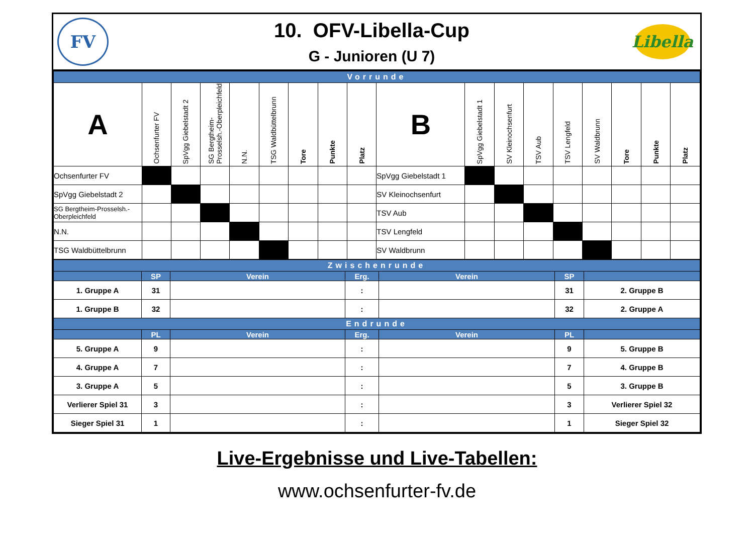FV
10. OFV-Libella-Cup
G - Junioren (U 7)
Libella
| Vorrunde | | | | | | | | | | | | | | | | | |
| A | Ochsenfurter FV | SpVgg Giebelstadt 2 | SG Bergtheim-Prosselsh.-Oberpleichfeld | N.N. | TSG Waldbüttelbrunn | Tore | Punkte | Platz | B | SpVgg Giebelstadt 1 | SV Kleinochsenfurt | TSV Aub | TSV Lengfeld | SV Waldbrunn | Tore | Punkte | Platz |
| Ochsenfurter FV | | | | | | | | | SpVgg Giebelstadt 1 | | | | | | | | |
| SpVgg Giebelstadt 2 | | | | | | | | | SV Kleinochsenfurt | | | | | | | | |
| SG Bergtheim-Prosselsh.-Oberpleichfeld | | | | | | | | | TSV Aub | | | | | | | | |
| N.N. | | | | | | | | | TSV Lengfeld | | | | | | | | |
| TSG Waldbüttelbrunn | | | | | | | | | SV Waldbrunn | | | | | | | | |
| Zwischenrunde | | | | | | |
| | SP | Verein | Erg. | Verein | SP | |
| 1. Gruppe A | 31 | | : | | 31 | 2. Gruppe B |
| 1. Gruppe B | 32 | | : | | 32 | 2. Gruppe A |
| Endrunde | | | | | | |
| | PL | Verein | Erg. | Verein | PL | |
| 5. Gruppe A | 9 | | : | | 9 | 5. Gruppe B |
| 4. Gruppe A | 7 | | : | | 7 | 4. Gruppe B |
| 3. Gruppe A | 5 | | : | | 5 | 3. Gruppe B |
| Verlierer Spiel 31 | 3 | | : | | 3 | Verlierer Spiel 32 |
| Sieger Spiel 31 | 1 | | : | | 1 | Sieger Spiel 32 |
Live-Ergebnisse und Live-Tabellen:
www.ochsenfurter-fv.de